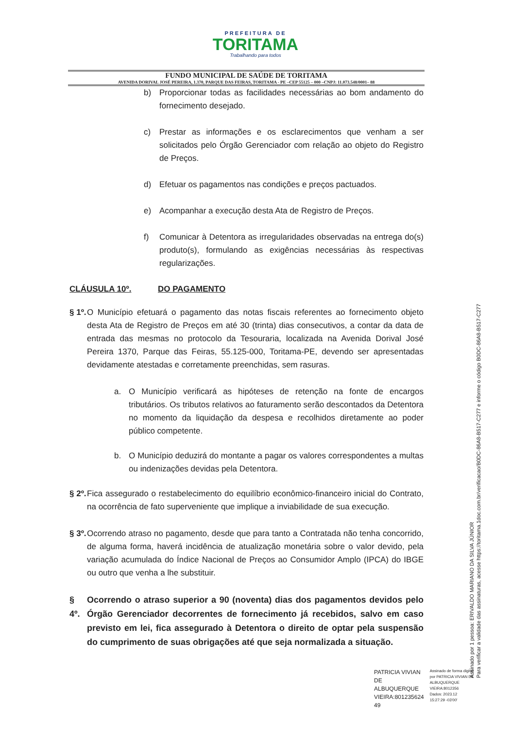PREFEITURA DE
TORITAMA
Trabalhando para todos
FUNDO MUNICIPAL DE SAÚDE DE TORITAMA
AVENIDA DORIVAL JOSÉ PEREIRA, 1.370, PARQUE DAS FEIRAS, TORITAMA - PE –CEP 55125 – 000 –CNPJ: 11.073.548/0001– 88
b) Proporcionar todas as facilidades necessárias ao bom andamento do fornecimento desejado.
c) Prestar as informações e os esclarecimentos que venham a ser solicitados pelo Órgão Gerenciador com relação ao objeto do Registro de Preços.
d) Efetuar os pagamentos nas condições e preços pactuados.
e) Acompanhar a execução desta Ata de Registro de Preços.
f) Comunicar à Detentora as irregularidades observadas na entrega do(s) produto(s), formulando as exigências necessárias às respectivas regularizações.
CLÁUSULA 10º. DO PAGAMENTO
§ 1º. O Município efetuará o pagamento das notas fiscais referentes ao fornecimento objeto desta Ata de Registro de Preços em até 30 (trinta) dias consecutivos, a contar da data de entrada das mesmas no protocolo da Tesouraria, localizada na Avenida Dorival José Pereira 1370, Parque das Feiras, 55.125-000, Toritama-PE, devendo ser apresentadas devidamente atestadas e corretamente preenchidas, sem rasuras.
a. O Município verificará as hipóteses de retenção na fonte de encargos tributários. Os tributos relativos ao faturamento serão descontados da Detentora no momento da liquidação da despesa e recolhidos diretamente ao poder público competente.
b. O Município deduzirá do montante a pagar os valores correspondentes a multas ou indenizações devidas pela Detentora.
§ 2º. Fica assegurado o restabelecimento do equilíbrio econômico-financeiro inicial do Contrato, na ocorrência de fato superveniente que implique a inviabilidade de sua execução.
§ 3º. Ocorrendo atraso no pagamento, desde que para tanto a Contratada não tenha concorrido, de alguma forma, haverá incidência de atualização monetária sobre o valor devido, pela variação acumulada do Índice Nacional de Preços ao Consumidor Amplo (IPCA) do IBGE ou outro que venha a lhe substituir.
§ 4º. Ocorrendo o atraso superior a 90 (noventa) dias dos pagamentos devidos pelo Órgão Gerenciador decorrentes de fornecimento já recebidos, salvo em caso previsto em lei, fica assegurado à Detentora o direito de optar pela suspensão do cumprimento de suas obrigações até que seja normalizada a situação.
Assinado por 1 pessoa: ERIVALDO MARIANO DA SILVA JÚNIOR
Para verificar a validade das assinaturas, acesse https://toritama.1doc.com.br/verificacao/B0DC-86A8-B517-C277 e informe o código B0DC-86A8-B517-C277
PATRICIA VIVIAN
DE
ALBUQUERQUE
VIEIRA:801235624
49
Assinado de forma digital
por PATRICIA VIVIAN DE
ALBUQUERQUE
VIEIRA:8012356
Dados: 2023.12
15:27:29 -03'00'